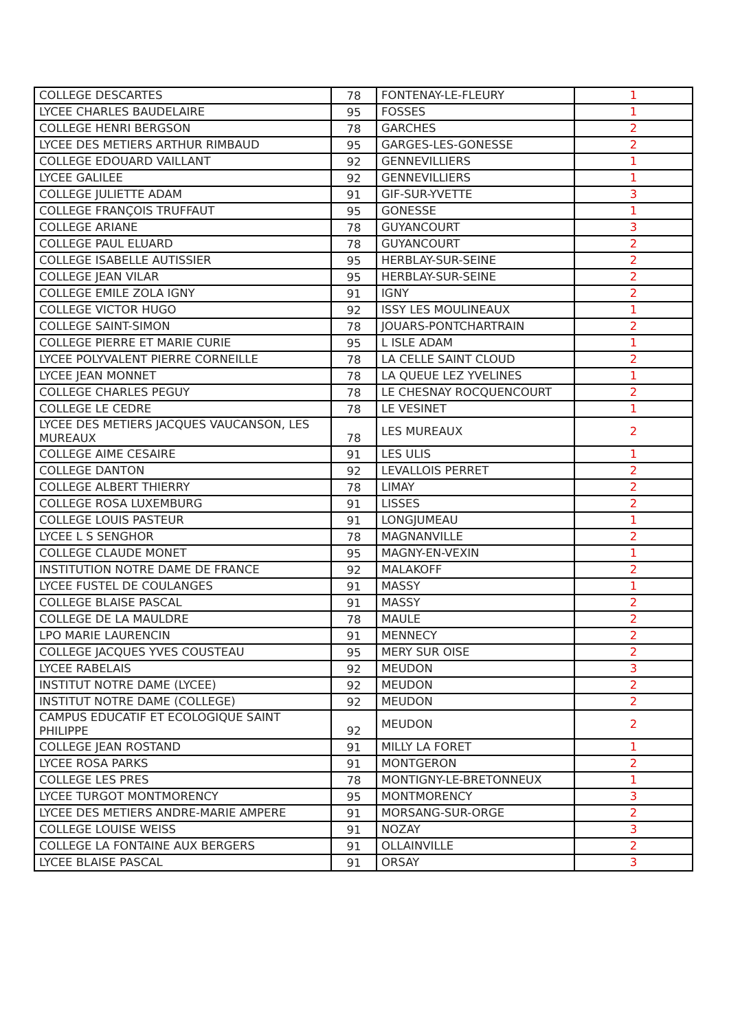| COLLEGE DESCARTES | 78 | FONTENAY-LE-FLEURY | 1 |
| LYCEE CHARLES BAUDELAIRE | 95 | FOSSES | 1 |
| COLLEGE HENRI BERGSON | 78 | GARCHES | 2 |
| LYCEE DES METIERS ARTHUR RIMBAUD | 95 | GARGES-LES-GONESSE | 2 |
| COLLEGE EDOUARD VAILLANT | 92 | GENNEVILLIERS | 1 |
| LYCEE GALILEE | 92 | GENNEVILLIERS | 1 |
| COLLEGE JULIETTE ADAM | 91 | GIF-SUR-YVETTE | 3 |
| COLLEGE FRANÇOIS TRUFFAUT | 95 | GONESSE | 1 |
| COLLEGE ARIANE | 78 | GUYANCOURT | 3 |
| COLLEGE PAUL ELUARD | 78 | GUYANCOURT | 2 |
| COLLEGE ISABELLE AUTISSIER | 95 | HERBLAY-SUR-SEINE | 2 |
| COLLEGE JEAN VILAR | 95 | HERBLAY-SUR-SEINE | 2 |
| COLLEGE EMILE ZOLA IGNY | 91 | IGNY | 2 |
| COLLEGE VICTOR HUGO | 92 | ISSY LES MOULINEAUX | 1 |
| COLLEGE SAINT-SIMON | 78 | JOUARS-PONTCHARTRAIN | 2 |
| COLLEGE PIERRE ET MARIE CURIE | 95 | L ISLE ADAM | 1 |
| LYCEE POLYVALENT PIERRE CORNEILLE | 78 | LA CELLE SAINT CLOUD | 2 |
| LYCEE JEAN MONNET | 78 | LA QUEUE LEZ YVELINES | 1 |
| COLLEGE CHARLES PEGUY | 78 | LE CHESNAY ROCQUENCOURT | 2 |
| COLLEGE LE CEDRE | 78 | LE VESINET | 1 |
| LYCEE DES METIERS JACQUES VAUCANSON, LES MUREAUX | 78 | LES MUREAUX | 2 |
| COLLEGE AIME CESAIRE | 91 | LES ULIS | 1 |
| COLLEGE DANTON | 92 | LEVALLOIS PERRET | 2 |
| COLLEGE ALBERT THIERRY | 78 | LIMAY | 2 |
| COLLEGE ROSA LUXEMBURG | 91 | LISSES | 2 |
| COLLEGE LOUIS PASTEUR | 91 | LONGJUMEAU | 1 |
| LYCEE L S SENGHOR | 78 | MAGNANVILLE | 2 |
| COLLEGE CLAUDE MONET | 95 | MAGNY-EN-VEXIN | 1 |
| INSTITUTION NOTRE DAME DE FRANCE | 92 | MALAKOFF | 2 |
| LYCEE FUSTEL DE COULANGES | 91 | MASSY | 1 |
| COLLEGE BLAISE PASCAL | 91 | MASSY | 2 |
| COLLEGE DE LA MAULDRE | 78 | MAULE | 2 |
| LPO MARIE LAURENCIN | 91 | MENNECY | 2 |
| COLLEGE JACQUES YVES COUSTEAU | 95 | MERY SUR OISE | 2 |
| LYCEE RABELAIS | 92 | MEUDON | 3 |
| INSTITUT NOTRE DAME (LYCEE) | 92 | MEUDON | 2 |
| INSTITUT NOTRE DAME (COLLEGE) | 92 | MEUDON | 2 |
| CAMPUS EDUCATIF ET ECOLOGIQUE SAINT PHILIPPE | 92 | MEUDON | 2 |
| COLLEGE JEAN ROSTAND | 91 | MILLY LA FORET | 1 |
| LYCEE ROSA PARKS | 91 | MONTGERON | 2 |
| COLLEGE LES PRES | 78 | MONTIGNY-LE-BRETONNEUX | 1 |
| LYCEE TURGOT MONTMORENCY | 95 | MONTMORENCY | 3 |
| LYCEE DES METIERS ANDRE-MARIE AMPERE | 91 | MORSANG-SUR-ORGE | 2 |
| COLLEGE LOUISE WEISS | 91 | NOZAY | 3 |
| COLLEGE LA FONTAINE AUX BERGERS | 91 | OLLAINVILLE | 2 |
| LYCEE BLAISE PASCAL | 91 | ORSAY | 3 |